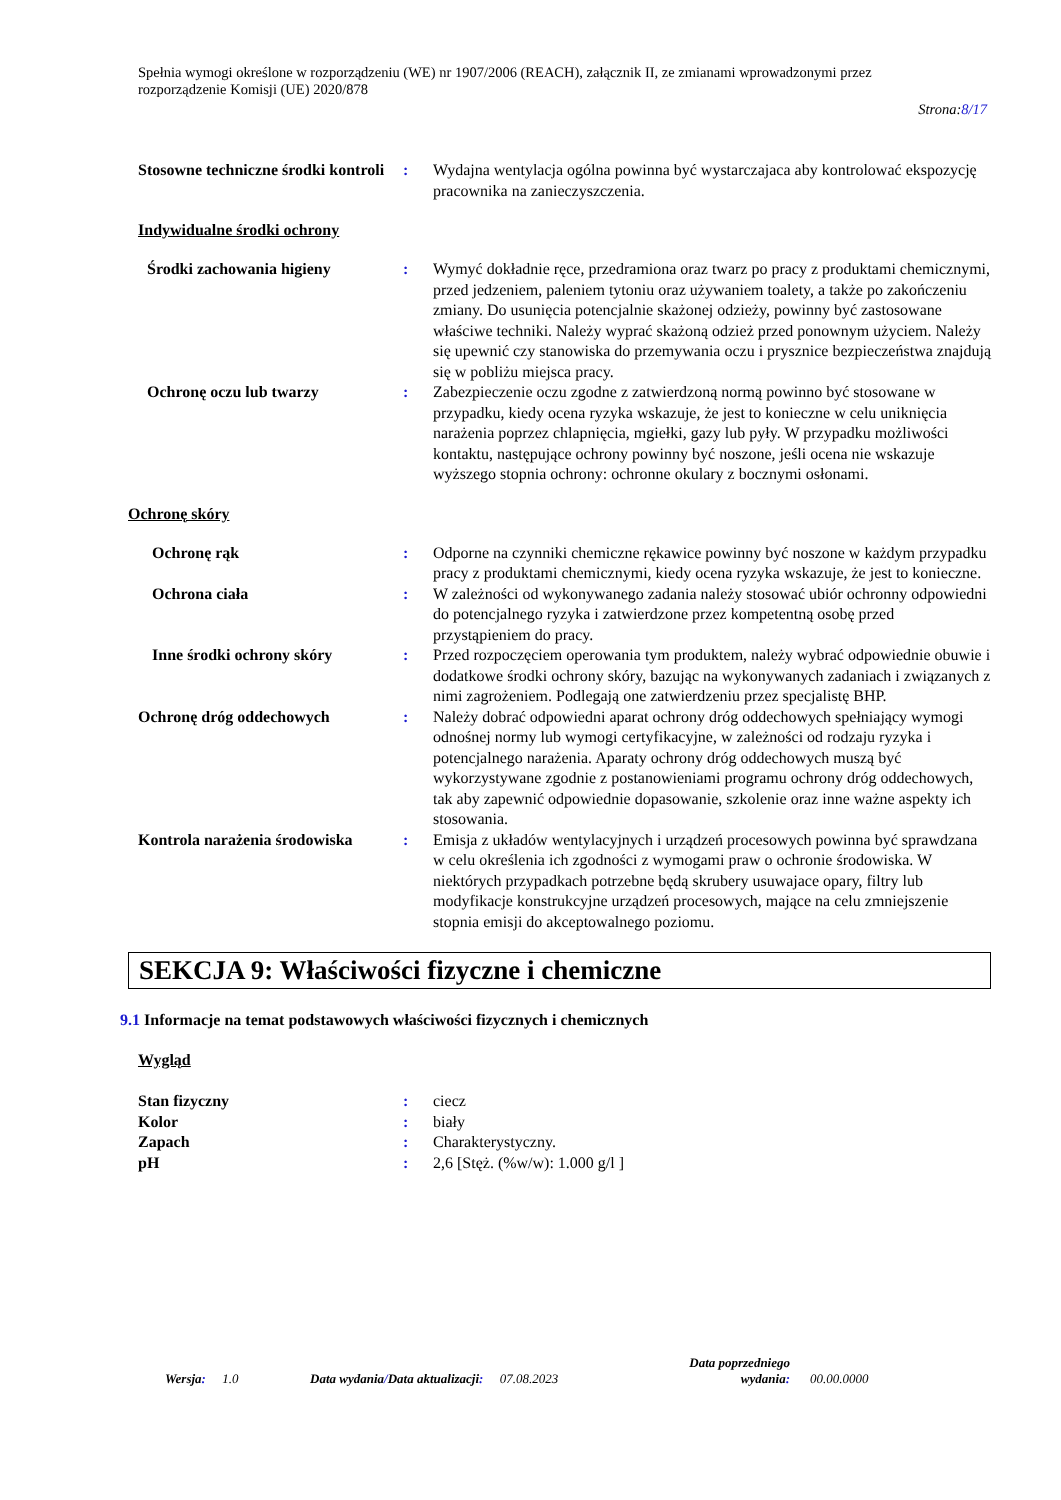Spełnia wymogi określone w rozporządzeniu (WE) nr 1907/2006 (REACH), załącznik II, ze zmianami wprowadzonymi przez rozporządzenie Komisji (UE) 2020/878
Strona:8/17
Stosowne techniczne środki kontroli
: Wydajna wentylacja ogólna powinna być wystarczajaca aby kontrolować ekspozycję pracownika na zanieczyszczenia.
Indywidualne środki ochrony
Środki zachowania higieny : Wymyć dokładnie ręce, przedramiona oraz twarz po pracy z produktami chemicznymi, przed jedzeniem, paleniem tytoniu oraz używaniem toalety, a także po zakończeniu zmiany. Do usunięcia potencjalnie skażonej odzieży, powinny być zastosowane właściwe techniki. Należy wyprać skażoną odzież przed ponownym użyciem. Należy się upewnić czy stanowiska do przemywania oczu i prysznice bezpieczeństwa znajdują się w pobliżu miejsca pracy.
Ochronę oczu lub twarzy : Zabezpieczenie oczu zgodne z zatwierdzoną normą powinno być stosowane w przypadku, kiedy ocena ryzyka wskazuje, że jest to konieczne w celu uniknięcia narażenia poprzez chlapnięcia, mgiełki, gazy lub pyły. W przypadku możliwości kontaktu, następujące ochrony powinny być noszone, jeśli ocena nie wskazuje wyższego stopnia ochrony: ochronne okulary z bocznymi osłonami.
Ochronę skóry
Ochronę rąk : Odporne na czynniki chemiczne rękawice powinny być noszone w każdym przypadku pracy z produktami chemicznymi, kiedy ocena ryzyka wskazuje, że jest to konieczne.
Ochrona ciała : W zależności od wykonywanego zadania należy stosować ubiór ochronny odpowiedni do potencjalnego ryzyka i zatwierdzone przez kompetentną osobę przed przystąpieniem do pracy.
Inne środki ochrony skóry : Przed rozpoczęciem operowania tym produktem, należy wybrać odpowiednie obuwie i dodatkowe środki ochrony skóry, bazując na wykonywanych zadaniach i związanych z nimi zagrożeniem. Podlegają one zatwierdzeniu przez specjalistę BHP.
Ochronę dróg oddechowych : Należy dobrać odpowiedni aparat ochrony dróg oddechowych spełniający wymogi odnośnej normy lub wymogi certyfikacyjne, w zależności od rodzaju ryzyka i potencjalnego narażenia. Aparaty ochrony dróg oddechowych muszą być wykorzystywane zgodnie z postanowieniami programu ochrony dróg oddechowych, tak aby zapewnić odpowiednie dopasowanie, szkolenie oraz inne ważne aspekty ich stosowania.
Kontrola narażenia środowiska
: Emisja z układów wentylacyjnych i urządzeń procesowych powinna być sprawdzana w celu określenia ich zgodności z wymogami praw o ochronie środowiska. W niektórych przypadkach potrzebne będą skrubery usuwajace opary, filtry lub modyfikacje konstrukcyjne urządzeń procesowych, mające na celu zmniejszenie stopnia emisji do akceptowalnego poziomu.
SEKCJA 9: Właściwości fizyczne i chemiczne
9.1 Informacje na temat podstawowych właściwości fizycznych i chemicznych
Wygląd
Stan fizyczny : ciecz
Kolor : biały
Zapach : Charakterystyczny.
pH : 2,6 [Stęż. (%w/w): 1.000 g/l ]
Wersja: 1.0 Data wydania/Data aktualizacji: 07.08.2023
Data poprzedniego wydania:
00.00.0000